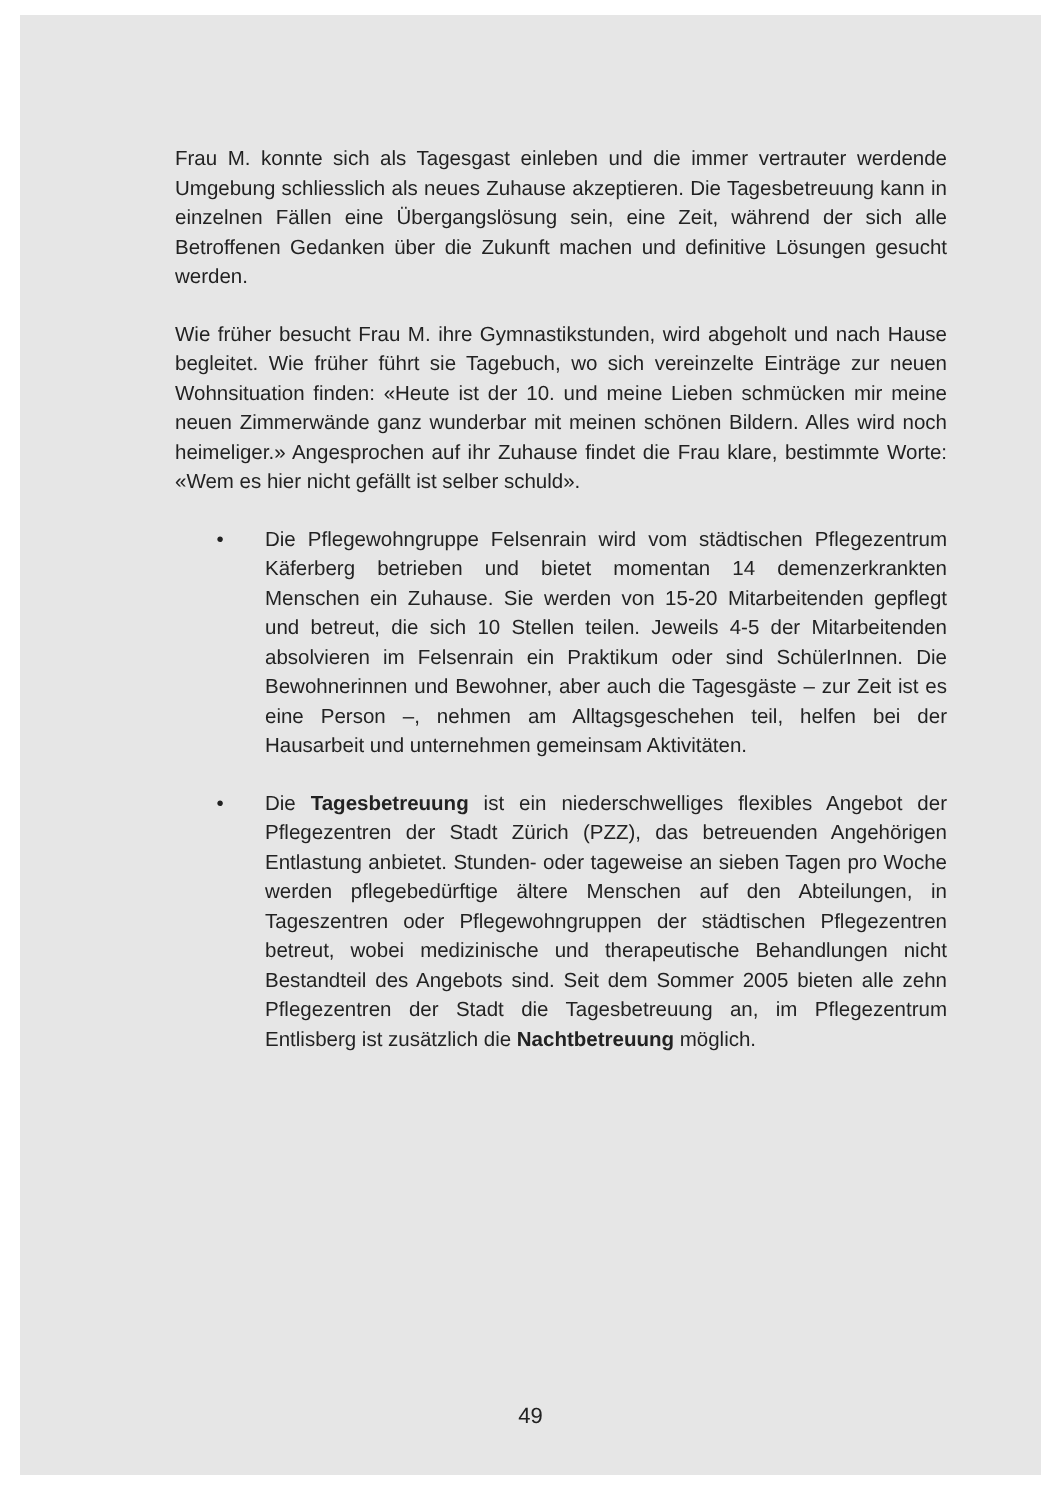Frau M. konnte sich als Tagesgast einleben und die immer vertrauter werdende Umgebung schliesslich als neues Zuhause akzeptieren. Die Tagesbetreuung kann in einzelnen Fällen eine Übergangslösung sein, eine Zeit, während der sich alle Betroffenen Gedanken über die Zukunft machen und definitive Lösungen gesucht werden.
Wie früher besucht Frau M. ihre Gymnastikstunden, wird abgeholt und nach Hause begleitet. Wie früher führt sie Tagebuch, wo sich vereinzelte Einträge zur neuen Wohnsituation finden: «Heute ist der 10. und meine Lieben schmücken mir meine neuen Zimmerwände ganz wunderbar mit meinen schönen Bildern. Alles wird noch heimeliger.» Angesprochen auf ihr Zuhause findet die Frau klare, bestimmte Worte: «Wem es hier nicht gefällt ist selber schuld».
• Die Pflegewohngruppe Felsenrain wird vom städtischen Pflegezentrum Käferberg betrieben und bietet momentan 14 demenzerkrankten Menschen ein Zuhause. Sie werden von 15-20 Mitarbeitenden gepflegt und betreut, die sich 10 Stellen teilen. Jeweils 4-5 der Mitarbeitenden absolvieren im Felsenrain ein Praktikum oder sind SchülerInnen. Die Bewohnerinnen und Bewohner, aber auch die Tagesgäste – zur Zeit ist es eine Person –, nehmen am Alltagsgeschehen teil, helfen bei der Hausarbeit und unternehmen gemeinsam Aktivitäten.
• Die Tagesbetreuung ist ein niederschwelliges flexibles Angebot der Pflegezentren der Stadt Zürich (PZZ), das betreuenden Angehörigen Entlastung anbietet. Stunden- oder tageweise an sieben Tagen pro Woche werden pflegebedürftige ältere Menschen auf den Abteilungen, in Tageszentren oder Pflegewohngruppen der städtischen Pflegezentren betreut, wobei medizinische und therapeutische Behandlungen nicht Bestandteil des Angebots sind. Seit dem Sommer 2005 bieten alle zehn Pflegezentren der Stadt die Tagesbetreuung an, im Pflegezentrum Entlisberg ist zusätzlich die Nachtbetreuung möglich.
49